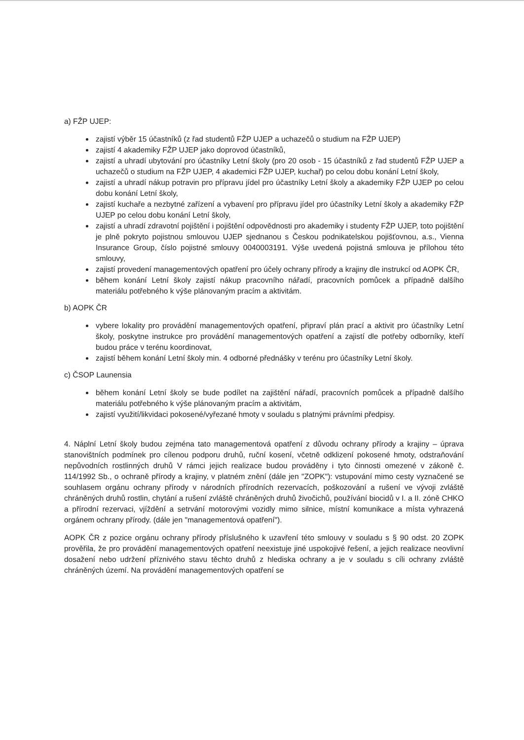a) FŽP UJEP:
zajistí výběr 15 účastníků (z řad studentů FŽP UJEP a uchazečů o studium na FŽP UJEP)
zajistí 4 akademiky FŽP UJEP jako doprovod účastníků,
zajistí a uhradí ubytování pro účastníky Letní školy (pro 20 osob - 15 účastníků z řad studentů FŽP UJEP a uchazečů o studium na FŽP UJEP, 4 akademici FŽP UJEP, kuchař) po celou dobu konání Letní školy,
zajistí a uhradí nákup potravin pro přípravu jídel pro účastníky Letní školy a akademiky FŽP UJEP po celou dobu konání Letní školy,
zajistí kuchaře a nezbytné zařízení a vybavení pro přípravu jídel pro účastníky Letní školy a akademiky FŽP UJEP po celou dobu konání Letní školy,
zajistí a uhradí zdravotní pojištění i pojištění odpovědnosti pro akademiky i studenty FŽP UJEP, toto pojištění je plně pokryto pojistnou smlouvou UJEP sjednanou s Českou podnikatelskou pojišťovnou, a.s., Vienna Insurance Group, číslo pojistné smlouvy 0040003191. Výše uvedená pojistná smlouva je přílohou této smlouvy,
zajistí provedení managementových opatření pro účely ochrany přírody a krajiny dle instrukcí od AOPK ČR,
během konání Letní školy zajistí nákup pracovního nářadí, pracovních pomůcek a případně dalšího materiálu potřebného k výše plánovaným pracím a aktivitám.
b) AOPK ČR
vybere lokality pro provádění managementových opatření, připraví plán prací a aktivit pro účastníky Letní školy, poskytne instrukce pro provádění managementových opatření a zajistí dle potřeby odborníky, kteří budou práce v terénu koordinovat,
zajistí během konání Letní školy min. 4 odborné přednášky v terénu pro účastníky Letní školy.
c) ČSOP Launensia
během konání Letní školy se bude podílet na zajištění nářadí, pracovních pomůcek a případně dalšího materiálu potřebného k výše plánovaným pracím a aktivitám,
zajistí využití/likvidaci pokosené/vyřezané hmoty v souladu s platnými právními předpisy.
4. Náplní Letní školy budou zejména tato managementová opatření z důvodu ochrany přírody a krajiny – úprava stanovištních podmínek pro cílenou podporu druhů, ruční kosení, včetně odklizení pokosené hmoty, odstraňování nepůvodních rostlinných druhů V rámci jejich realizace budou prováděny i tyto činnosti omezené v zákoně č. 114/1992 Sb., o ochraně přírody a krajiny, v platném znění (dále jen "ZOPK"): vstupování mimo cesty vyznačené se souhlasem orgánu ochrany přírody v národních přírodních rezervacích, poškozování a rušení ve vývoji zvláště chráněných druhů rostlin, chytání a rušení zvláště chráněných druhů živočichů, používání biocidů v I. a II. zóně CHKO a přírodní rezervaci, vjíždění a setrvání motorovými vozidly mimo silnice, místní komunikace a místa vyhrazená orgánem ochrany přírody. (dále jen "managementová opatření").
AOPK ČR z pozice orgánu ochrany přírody příslušného k uzavření této smlouvy v souladu s § 90 odst. 20 ZOPK prověřila, že pro provádění managementových opatření neexistuje jiné uspokojivé řešení, a jejich realizace neovlivní dosažení nebo udržení příznivého stavu těchto druhů z hlediska ochrany a je v souladu s cíli ochrany zvláště chráněných území. Na provádění managementových opatření se